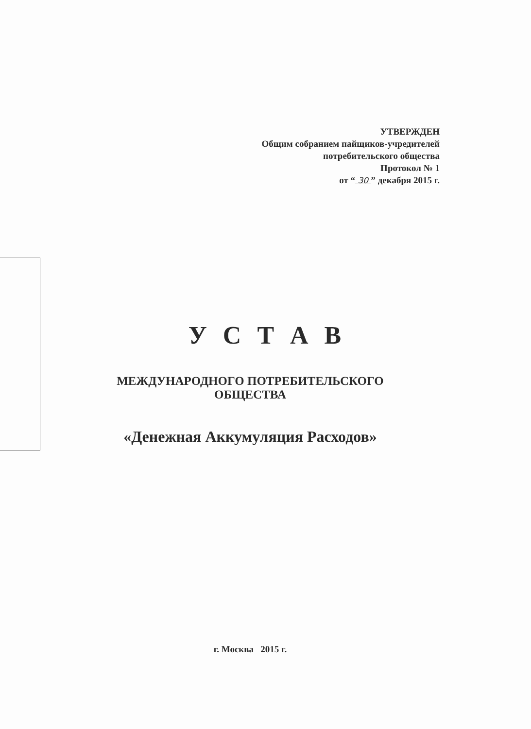УТВЕРЖДЕН
Общим собранием пайщиков-учредителей
потребительского общества
Протокол № 1
от “ 30 ” декабря 2015 г.
У С Т А В
МЕЖДУНАРОДНОГО ПОТРЕБИТЕЛЬСКОГО
ОБЩЕСТВА
«Денежная Аккумуляция Расходов»
г. Москва 2015 г.